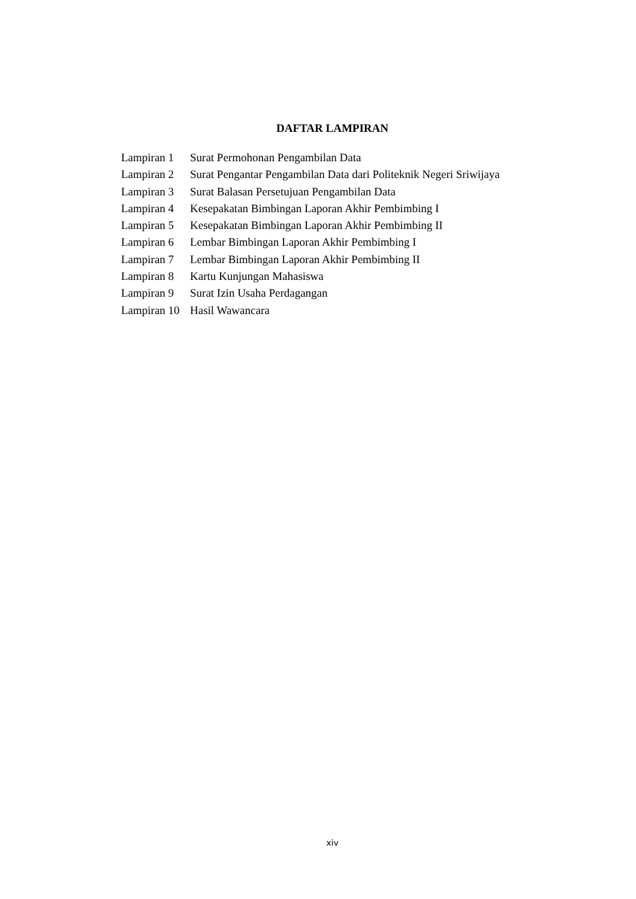DAFTAR LAMPIRAN
Lampiran 1 Surat Permohonan Pengambilan Data
Lampiran 2 Surat Pengantar Pengambilan Data dari Politeknik Negeri Sriwijaya
Lampiran 3 Surat Balasan Persetujuan Pengambilan Data
Lampiran 4 Kesepakatan Bimbingan Laporan Akhir Pembimbing I
Lampiran 5 Kesepakatan Bimbingan Laporan Akhir Pembimbing II
Lampiran 6 Lembar Bimbingan Laporan Akhir Pembimbing I
Lampiran 7 Lembar Bimbingan Laporan Akhir Pembimbing II
Lampiran 8 Kartu Kunjungan Mahasiswa
Lampiran 9 Surat Izin Usaha Perdagangan
Lampiran 10 Hasil Wawancara
xiv